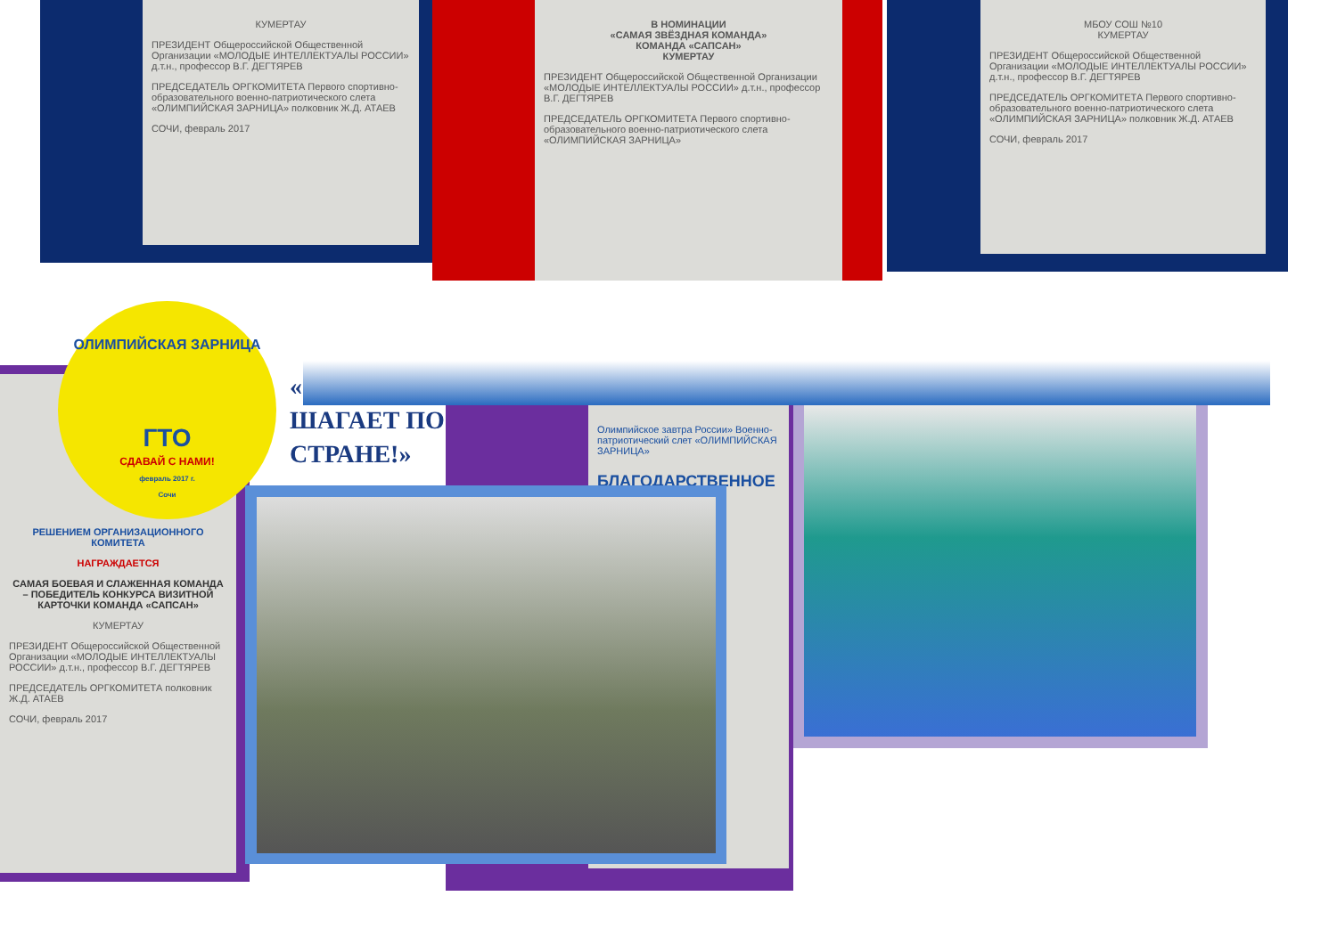КУМЕРТАУ
ПРЕЗИДЕНТ Общероссийской Общественной Организации «МОЛОДЫЕ ИНТЕЛЛЕКТУАЛЫ РОССИИ» д.т.н., профессор В.Г. ДЕГТЯРЕВ
ПРЕДСЕДАТЕЛЬ ОРГКОМИТЕТА Первого спортивно-образовательного военно-патриотического слета «ОЛИМПИЙСКАЯ ЗАРНИЦА» полковник Ж.Д. АТАЕВ
СОЧИ, февраль 2017
В НОМИНАЦИИ
«САМАЯ ЗВЁЗДНАЯ КОМАНДА»
КОМАНДА «САПСАН»
КУМЕРТАУ
ПРЕЗИДЕНТ Общероссийской Общественной Организации «МОЛОДЫЕ ИНТЕЛЛЕКТУАЛЫ РОССИИ» д.т.н., профессор В.Г. ДЕГТЯРЕВ
ПРЕДСЕДАТЕЛЬ ОРГКОМИТЕТА Первого спортивно-образовательного военно-патриотического слета «ОЛИМПИЙСКАЯ ЗАРНИЦА»
МБОУ СОШ №10
КУМЕРТАУ
ПРЕЗИДЕНТ Общероссийской Общественной Организации «МОЛОДЫЕ ИНТЕЛЛЕКТУАЛЫ РОССИИ» д.т.н., профессор В.Г. ДЕГТЯРЕВ
ПРЕДСЕДАТЕЛЬ ОРГКОМИТЕТА Первого спортивно-образовательного военно-патриотического слета «ОЛИМПИЙСКАЯ ЗАРНИЦА» полковник Ж.Д. АТАЕВ
СОЧИ, февраль 2017
РЕШЕНИЕМ ОРГАНИЗАЦИОННОГО КОМИТЕТА
НАГРАЖДАЕТСЯ
САМАЯ БОЕВАЯ И СЛАЖЕННАЯ КОМАНДА – ПОБЕДИТЕЛЬ КОНКУРСА ВИЗИТНОЙ КАРТОЧКИ КОМАНДА «САПСАН»
КУМЕРТАУ
ПРЕЗИДЕНТ Общероссийской Общественной Организации «МОЛОДЫЕ ИНТЕЛЛЕКТУАЛЫ РОССИИ» д.т.н., профессор В.Г. ДЕГТЯРЕВ
ПРЕДСЕДАТЕЛЬ ОРГКОМИТЕТА полковник Ж.Д. АТАЕВ
СОЧИ, февраль 2017
Олимпийское завтра России» Военно-патриотический слет «ОЛИМПИЙСКАЯ ЗАРНИЦА»
БЛАГОДАРСТВЕННОЕ
ОЛИМПИЙСКАЯ ЗАРНИЦА
ГТО
СДАВАЙ С НАМИ!
февраль 2017 г.
Сочи
«
ШАГАЕТ ПО
СТРАНЕ!»